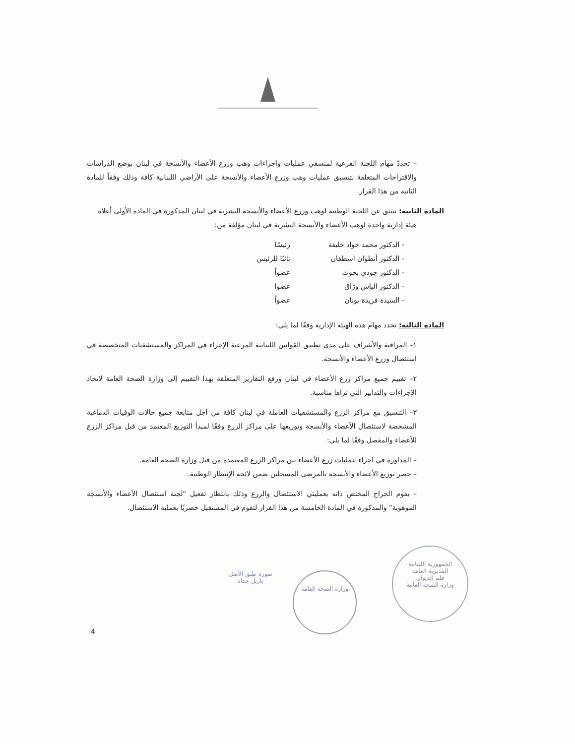– تحددّ مهام اللجنة الفرعية لمنسقي عمليات واجراءات وهب وزرع الأعضاء والأنسجة في لبنان بوضع الدراسات والاقتراحات المتعلقة بتنسيق عمليات وهب وزرع الأعضاء والأنسجة على الأراضي اللبنانية كافة وذلك وفقاً للمادة الثانية من هذا القرار.
المادة الثانية: تنبثق عن اللجنة الوطنية لوهب وزرع الأعضاء والأنسجة البشرية في لبنان المذكورة في المادة الأولى أعلاه
هيئة إدارية واحدة لوهب الأعضاء والأنسجة البشرية في لبنان مؤلفة من:
- الدكتور محمد جواد خليفة رئيسًا
- الدكتور أنطوان اسطفان نائبًا للرئيس
- الدكتور جودي بحوث عضواً
- الدكتور الياس ورّاق عضوا
- السيدة فريدة يونان عضواً
المادة الثالثة: تحدد مهام هذه الهيئة الإدارية وفقًا لما يلي:
١– المراقبة والأشراف على مدى تطبيق القوانين اللبنانية المرعية الإجراء في المراكز والمستشفيات المتخصصة في استئصال وزرع الأعضاء والأنسجة.
٢– تقييم جميع مراكز زرع الأعضاء في لبنان ورفع التقارير المتعلقة بهذا التقييم إلى وزارة الصحة العامة لاتخاذ الإجراءات والتدابير التي تراها مناسبة.
٣– التنسيق مع مراكز الزرع والمستشفيات العاملة في لبنان كافة من أجل متابعة جميع حالات الوفيات الدماغية المشخصة لاستئصال الأعضاء والأنسجة وتوزيعها على مراكز الزرع وفقًا لمبدأ التوزيع المعتمد من قبل مراكز الزرع للأعضاء والمفصل وفقًا لما يلي:
– المداورة في اجراء عمليات زرع الأعضاء بين مراكز الزرع المعتمدة من قبل وزارة الصحة العامة.
– حصر توزيع الأعضاء والأنسجة بالمرضى المسجلين ضمن لائحة الإنتظار الوطنية.
– يقوم الجراح المختص ذاته بعمليتي الاستئصال والزرع وذلك بانتظار تفعيل "لجنة استئصال الأعضاء والأنسجة الموهوبة" والمذكورة في المادة الخامسة من هذا القرار لتقوم في المستقبل حصريًا بعملية الاستئصال.
صورة طبق الأصل
بازيل حداد
وزارة الصحة العامة
الجمهورية اللبنانية
المديرية العامة
قلم الديوان
وزارة الصحة العامة
4